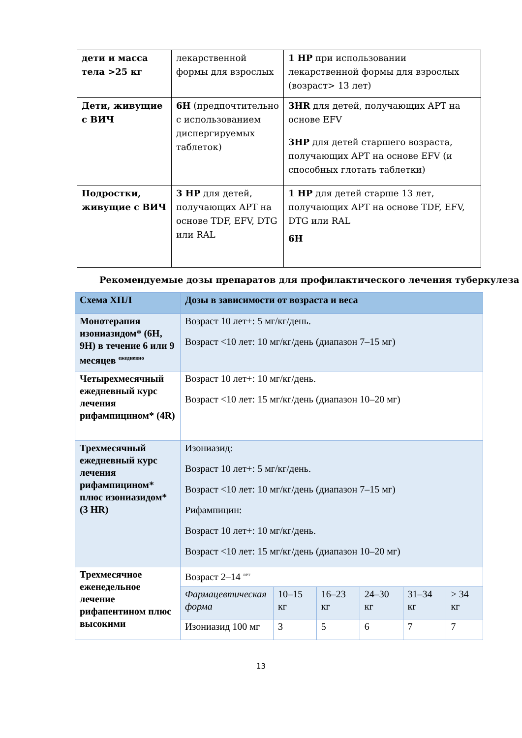| дети и масса тела >25 кг | лекарственной формы для взрослых | 1 HP при использовании лекарственной формы для взрослых (возраст> 13 лет) |
| Дети, живущие с ВИЧ | 6H (предпочтительно с использованием диспергируемых таблеток) | 3HR для детей, получающих АРТ на основе EFV 3HP для детей старшего возраста, получающих АРТ на основе EFV (и способных глотать таблетки) |
| Подростки, живущие с ВИЧ | 3 HP для детей, получающих АРТ на основе TDF, EFV, DTG или RAL | 1 HP для детей старше 13 лет, получающих АРТ на основе TDF, EFV, DTG или RAL 6H |
Рекомендуемые дозы препаратов для профилактического лечения туберкулеза
| Схема ХПЛ | Дозы в зависимости от возраста и веса | | | | | |
| --- | --- | --- | --- | --- | --- | --- |
| Монотерапия изониазидом* (6H, 9H) в течение 6 или 9 месяцев <sup>ежедневно</sup> | Возраст 10 лет+: 5 мг/кг/день. Возраст <10 лет: 10 мг/кг/день (диапазон 7–15 мг) | | | | | |
| Четырехмесячный ежедневный курс лечения рифампицином* (4R) | Возраст 10 лет+: 10 мг/кг/день. Возраст <10 лет: 15 мг/кг/день (диапазон 10–20 мг) | | | | | |
| Трехмесячный ежедневный курс лечения рифампицином* плюс изониазидом* (3 HR) | Изониазид: Возраст 10 лет+: 5 мг/кг/день. Возраст <10 лет: 10 мг/кг/день (диапазон 7–15 мг) Рифампицин: Возраст 10 лет+: 10 мг/кг/день. Возраст <10 лет: 15 мг/кг/день (диапазон 10–20 мг) | | | | | |
| Трехмесячное еженедельное лечение рифапентином плюс высокими | Возраст 2–14 <sup>лет</sup> | | | | | |
| | Фармацевтическая форма | 10–15 кг | 16–23 кг | 24–30 кг | 31–34 кг | > 34 кг |
| | Изониазид 100 мг | 3 | 5 | 6 | 7 | 7 |
13